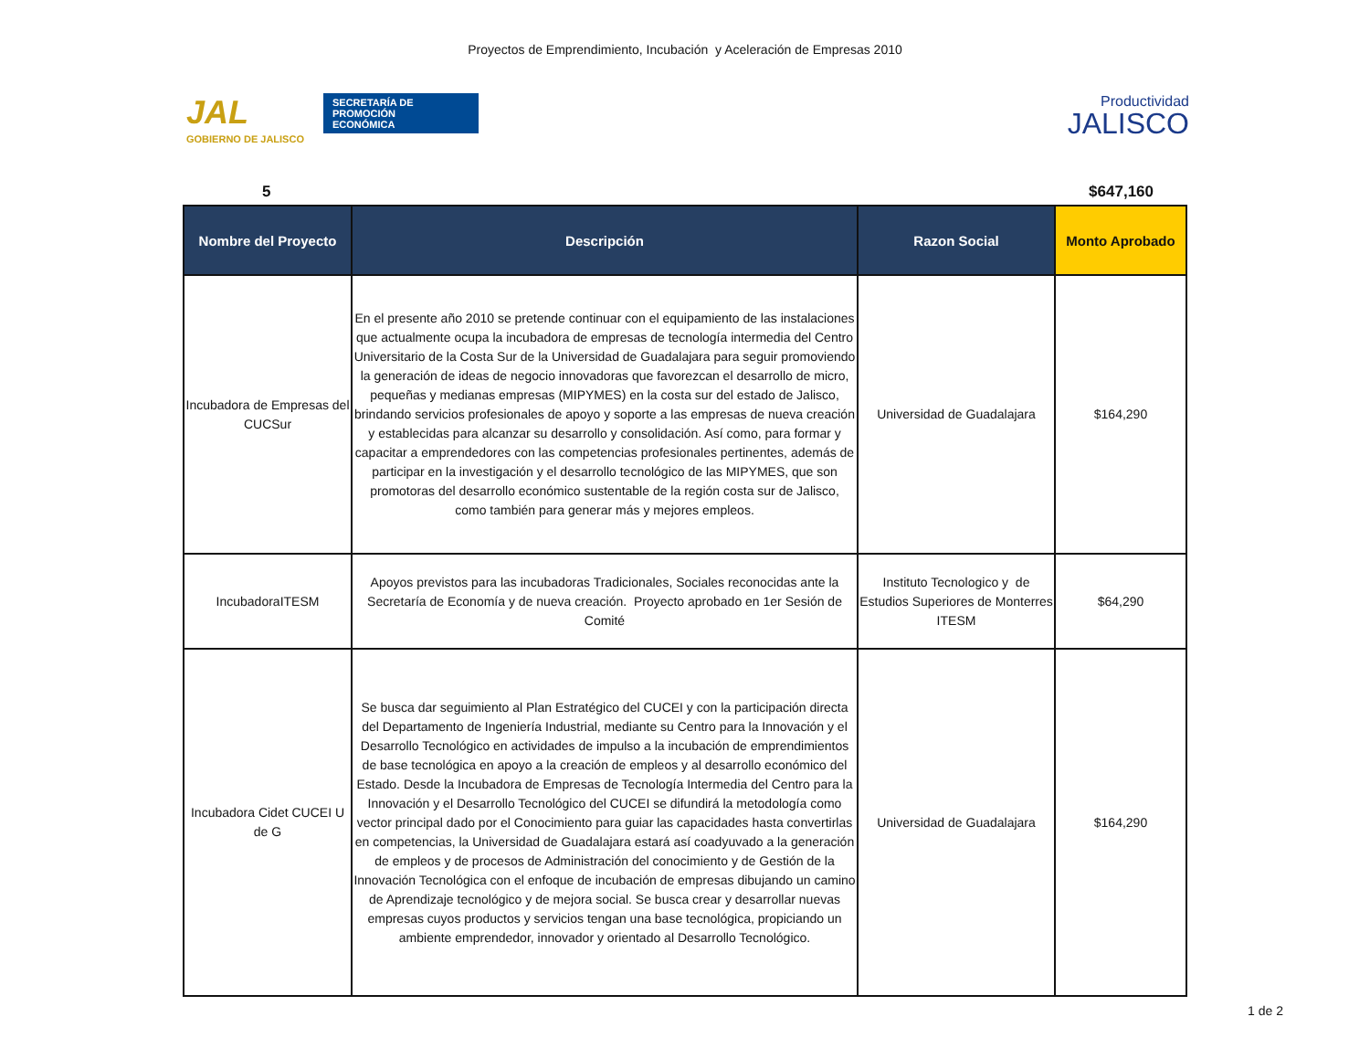Proyectos de Emprendimiento, Incubación y Aceleración de Empresas 2010
JAL
SECRETARÍA DE
PROMOCIÓN
ECONÓMICA
GOBIERNO DE JALISCO
Productividad
JALISCO
5 $647,160
| Nombre del Proyecto | Descripción | Razon Social | Monto Aprobado |
| --- | --- | --- | --- |
| Incubadora de Empresas del CUCSur | En el presente año 2010 se pretende continuar con el equipamiento de las instalaciones que actualmente ocupa la incubadora de empresas de tecnología intermedia del Centro Universitario de la Costa Sur de la Universidad de Guadalajara para seguir promoviendo la generación de ideas de negocio innovadoras que favorezcan el desarrollo de micro, pequeñas y medianas empresas (MIPYMES) en la costa sur del estado de Jalisco, brindando servicios profesionales de apoyo y soporte a las empresas de nueva creación y establecidas para alcanzar su desarrollo y consolidación. Así como, para formar y capacitar a emprendedores con las competencias profesionales pertinentes, además de participar en la investigación y el desarrollo tecnológico de las MIPYMES, que son promotoras del desarrollo económico sustentable de la región costa sur de Jalisco, como también para generar más y mejores empleos. | Universidad de Guadalajara | $164,290 |
| IncubadoraITESM | Apoyos previstos para las incubadoras Tradicionales, Sociales reconocidas ante la Secretaría de Economía y de nueva creación. Proyecto aprobado en 1er Sesión de Comité | Instituto Tecnologico y de Estudios Superiores de Monterres ITESM | $64,290 |
| Incubadora Cidet CUCEI U de G | Se busca dar seguimiento al Plan Estratégico del CUCEI y con la participación directa del Departamento de Ingeniería Industrial, mediante su Centro para la Innovación y el Desarrollo Tecnológico en actividades de impulso a la incubación de emprendimientos de base tecnológica en apoyo a la creación de empleos y al desarrollo económico del Estado. Desde la Incubadora de Empresas de Tecnología Intermedia del Centro para la Innovación y el Desarrollo Tecnológico del CUCEI se difundirá la metodología como vector principal dado por el Conocimiento para guiar las capacidades hasta convertirlas en competencias, la Universidad de Guadalajara estará así coadyuvado a la generación de empleos y de procesos de Administración del conocimiento y de Gestión de la Innovación Tecnológica con el enfoque de incubación de empresas dibujando un camino de Aprendizaje tecnológico y de mejora social. Se busca crear y desarrollar nuevas empresas cuyos productos y servicios tengan una base tecnológica, propiciando un ambiente emprendedor, innovador y orientado al Desarrollo Tecnológico. | Universidad de Guadalajara | $164,290 |
1 de 2